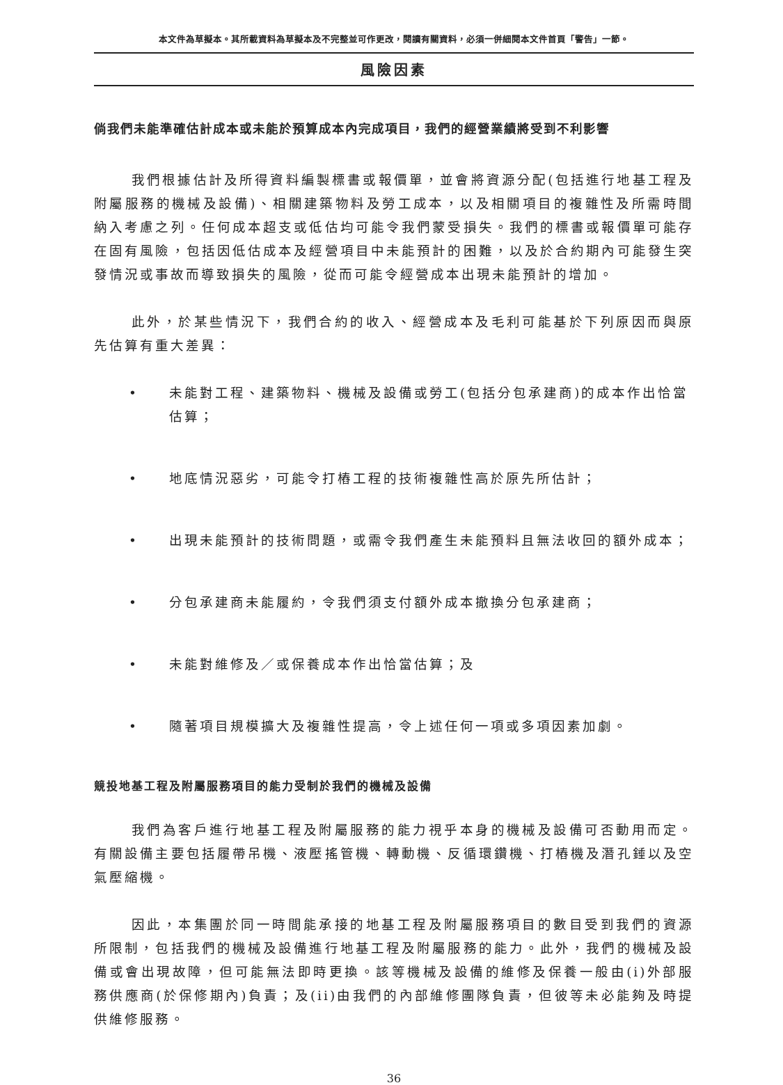本文件為草擬本。其所載資料為草擬本及不完整並可作更改，閱讀有關資料，必須一併細閱本文件首頁「警告」一節。
風險因素
倘我們未能準確估計成本或未能於預算成本內完成項目，我們的經營業績將受到不利影響
我們根據估計及所得資料編製標書或報價單，並會將資源分配(包括進行地基工程及附屬服務的機械及設備)、相關建築物料及勞工成本，以及相關項目的複雜性及所需時間納入考慮之列。任何成本超支或低估均可能令我們蒙受損失。我們的標書或報價單可能存在固有風險，包括因低估成本及經營項目中未能預計的困難，以及於合約期內可能發生突發情況或事故而導致損失的風險，從而可能令經營成本出現未能預計的增加。
此外，於某些情況下，我們合約的收入、經營成本及毛利可能基於下列原因而與原先估算有重大差異：
• 未能對工程、建築物料、機械及設備或勞工(包括分包承建商)的成本作出恰當估算；
• 地底情況惡劣，可能令打樁工程的技術複雜性高於原先所估計；
• 出現未能預計的技術問題，或需令我們產生未能預料且無法收回的額外成本；
• 分包承建商未能履約，令我們須支付額外成本撤換分包承建商；
• 未能對維修及／或保養成本作出恰當估算；及
• 隨著項目規模擴大及複雜性提高，令上述任何一項或多項因素加劇。
競投地基工程及附屬服務項目的能力受制於我們的機械及設備
我們為客戶進行地基工程及附屬服務的能力視乎本身的機械及設備可否動用而定。有關設備主要包括履帶吊機、液壓搖管機、轉動機、反循環鑽機、打樁機及潛孔錘以及空氣壓縮機。
因此，本集團於同一時間能承接的地基工程及附屬服務項目的數目受到我們的資源所限制，包括我們的機械及設備進行地基工程及附屬服務的能力。此外，我們的機械及設備或會出現故障，但可能無法即時更換。該等機械及設備的維修及保養一般由(i)外部服務供應商(於保修期內)負責；及(ii)由我們的內部維修團隊負責，但彼等未必能夠及時提供維修服務。
36